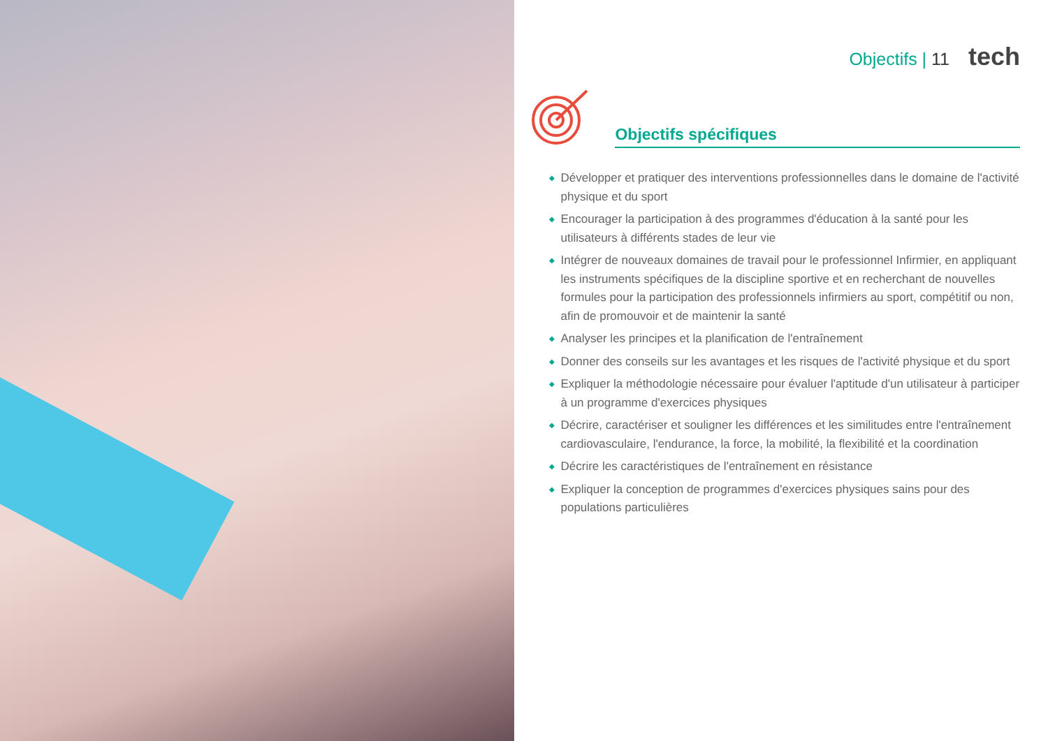Objectifs | 11 tech
Objectifs spécifiques
◆ Développer et pratiquer des interventions professionnelles dans le domaine de l'activité physique et du sport
◆ Encourager la participation à des programmes d'éducation à la santé pour les utilisateurs à différents stades de leur vie
◆ Intégrer de nouveaux domaines de travail pour le professionnel Infirmier, en appliquant les instruments spécifiques de la discipline sportive et en recherchant de nouvelles formules pour la participation des professionnels infirmiers au sport, compétitif ou non, afin de promouvoir et de maintenir la santé
◆ Analyser les principes et la planification de l'entraînement
◆ Donner des conseils sur les avantages et les risques de l'activité physique et du sport
◆ Expliquer la méthodologie nécessaire pour évaluer l'aptitude d'un utilisateur à participer à un programme d'exercices physiques
◆ Décrire, caractériser et souligner les différences et les similitudes entre l'entraînement cardiovasculaire, l'endurance, la force, la mobilité, la flexibilité et la coordination
◆ Décrire les caractéristiques de l'entraînement en résistance
◆ Expliquer la conception de programmes d'exercices physiques sains pour des populations particulières